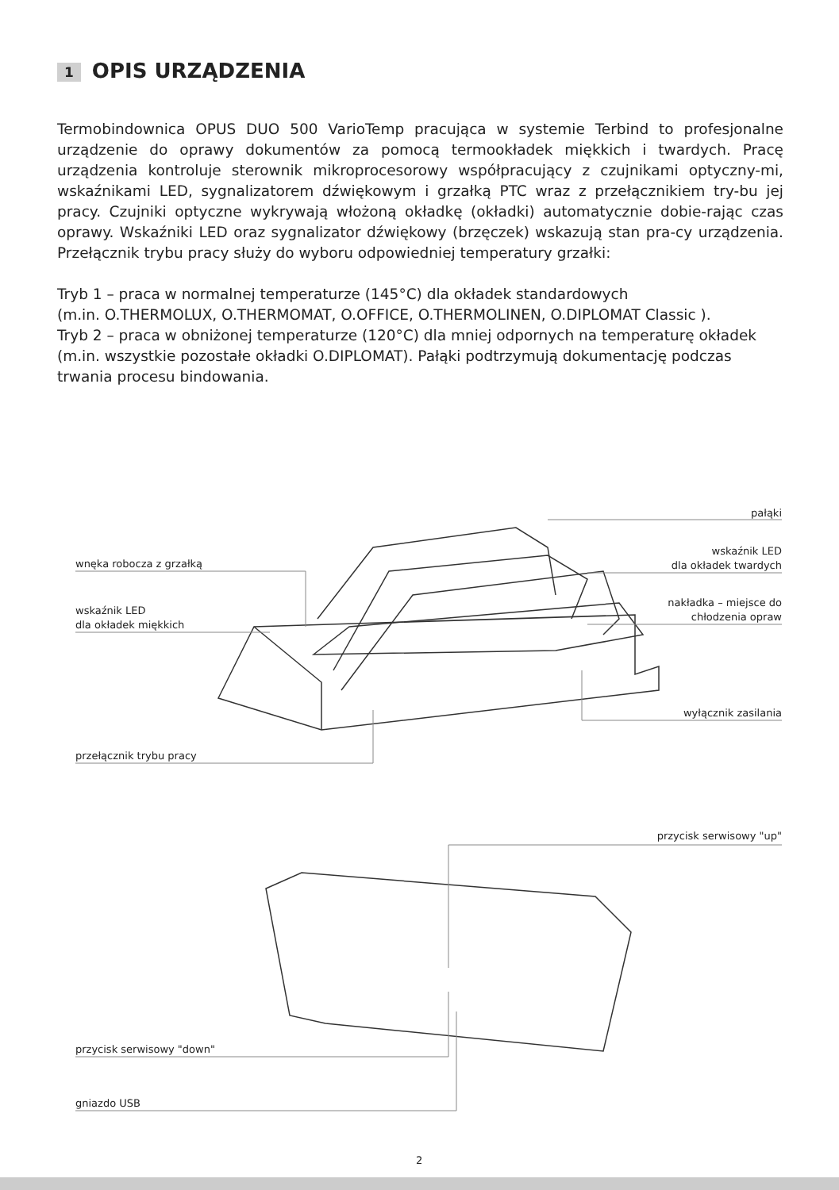1 OPIS URZĄDZENIA
Termobindownica OPUS DUO 500 VarioTemp pracująca w systemie Terbind to profesjonalne urządzenie do oprawy dokumentów za pomocą termookładek miękkich i twardych. Pracę urządzenia kontroluje sterownik mikroprocesorowy współpracujący z czujnikami optyczny-mi, wskaźnikami LED, sygnalizatorem dźwiękowym i grzałką PTC wraz z przełącznikiem try-bu jej pracy. Czujniki optyczne wykrywają włożoną okładkę (okładki) automatycznie dobie-rając czas oprawy. Wskaźniki LED oraz sygnalizator dźwiękowy (brzęczek) wskazują stan pra-cy urządzenia. Przełącznik trybu pracy służy do wyboru odpowiedniej temperatury grzałki:
Tryb 1 – praca w normalnej temperaturze (145°C) dla okładek standardowych
(m.in. O.THERMOLUX, O.THERMOMAT, O.OFFICE, O.THERMOLINEN, O.DIPLOMAT Classic ).
Tryb 2 – praca w obniżonej temperaturze (120°C) dla mniej odpornych na temperaturę okładek (m.in. wszystkie pozostałe okładki O.DIPLOMAT). Pałąki podtrzymują dokumentację podczas trwania procesu bindowania.
pałąki
wnęka robocza z grzałką
wskaźnik LED
dla okładek twardych
wskaźnik LED
dla okładek miękkich
nakładka – miejsce do
chłodzenia opraw
wyłącznik zasilania
przełącznik trybu pracy
przycisk serwisowy "up"
przycisk serwisowy "down"
gniazdo USB
2